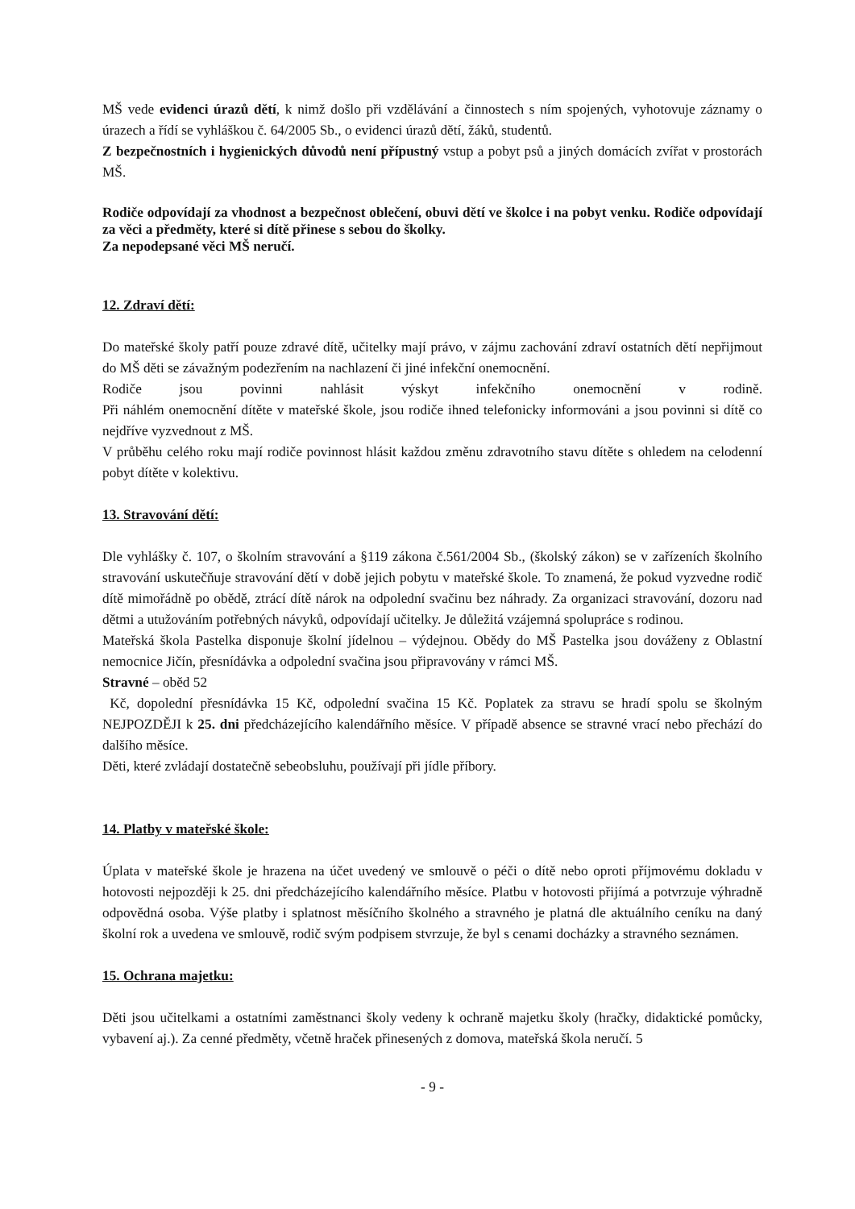MŠ vede evidenci úrazů dětí, k nimž došlo při vzdělávání a činnostech s ním spojených, vyhotovuje záznamy o úrazech a řídí se vyhláškou č. 64/2005 Sb., o evidenci úrazů dětí, žáků, studentů.
Z bezpečnostních i hygienických důvodů není přípustný vstup a pobyt psů a jiných domácích zvířat v prostorách MŠ.
Rodiče odpovídají za vhodnost a bezpečnost oblečení, obuvi dětí ve školce i na pobyt venku. Rodiče odpovídají za věci a předměty, které si dítě přinese s sebou do školky.
Za nepodepsané věci MŠ neručí.
12. Zdraví dětí:
Do mateřské školy patří pouze zdravé dítě, učitelky mají právo, v zájmu zachování zdraví ostatních dětí nepřijmout do MŠ děti se závažným podezřením na nachlazení či jiné infekční onemocnění.
Rodiče jsou povinni nahlásit výskyt infekčního onemocnění v rodině.
Při náhlém onemocnění dítěte v mateřské škole, jsou rodiče ihned telefonicky informováni a jsou povinni si dítě co nejdříve vyzvednout z MŠ.
V průběhu celého roku mají rodiče povinnost hlásit každou změnu zdravotního stavu dítěte s ohledem na celodenní pobyt dítěte v kolektivu.
13. Stravování dětí:
Dle vyhlášky č. 107, o školním stravování a §119 zákona č.561/2004 Sb., (školský zákon) se v zařízeních školního stravování uskutečňuje stravování dětí v době jejich pobytu v mateřské škole. To znamená, že pokud vyzvedne rodič dítě mimořádně po obědě, ztrácí dítě nárok na odpolední svačinu bez náhrady. Za organizaci stravování, dozoru nad dětmi a utužováním potřebných návyků, odpovídají učitelky. Je důležitá vzájemná spolupráce s rodinou.
Mateřská škola Pastelka disponuje školní jídelnou – výdejnou. Obědy do MŠ Pastelka jsou dováženy z Oblastní nemocnice Jičín, přesnídávka a odpolední svačina jsou připravovány v rámci MŠ.
Stravné – oběd 52
Kč, dopolední přesnídávka 15 Kč, odpolední svačina 15 Kč. Poplatek za stravu se hradí spolu se školným NEJPOZDĚJI k 25. dni předcházejícího kalendářního měsíce. V případě absence se stravné vrací nebo přechází do dalšího měsíce.
Děti, které zvládají dostatečně sebeobsluhu, používají při jídle příbory.
14. Platby v mateřské škole:
Úplata v mateřské škole je hrazena na účet uvedený ve smlouvě o péči o dítě nebo oproti příjmovému dokladu v hotovosti nejpozději k 25. dni předcházejícího kalendářního měsíce. Platbu v hotovosti přijímá a potvrzuje výhradně odpovědná osoba. Výše platby i splatnost měsíčního školného a stravného je platná dle aktuálního ceníku na daný školní rok a uvedena ve smlouvě, rodič svým podpisem stvrzuje, že byl s cenami docházky a stravného seznámen.
15. Ochrana majetku:
Děti jsou učitelkami a ostatními zaměstnanci školy vedeny k ochraně majetku školy (hračky, didaktické pomůcky, vybavení aj.). Za cenné předměty, včetně hraček přinesených z domova, mateřská škola neručí. 5
- 9 -